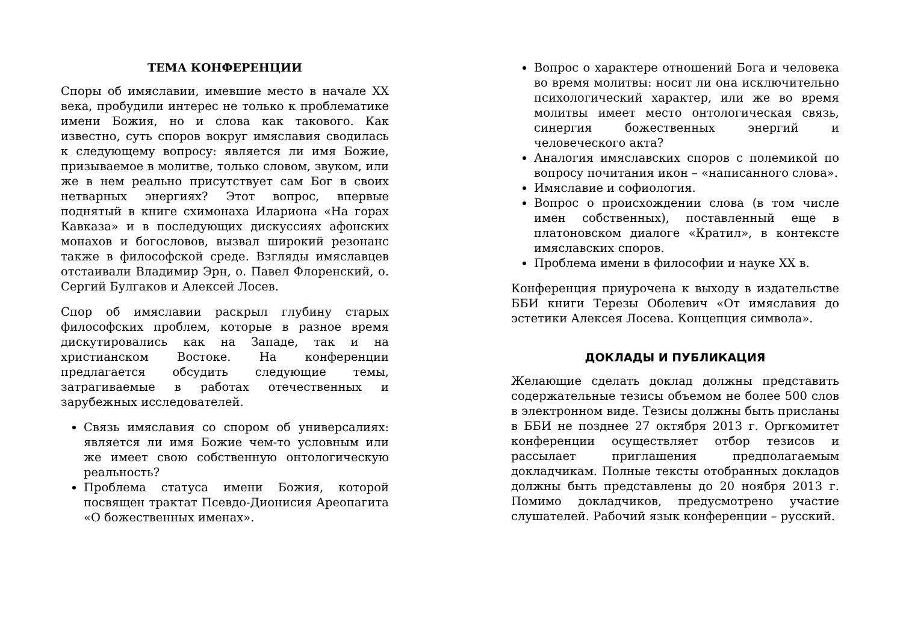ТЕМА КОНФЕРЕНЦИИ
Споры об имяславии, имевшие место в начале XX века, пробудили интерес не только к проблематике имени Божия, но и слова как такового. Как известно, суть споров вокруг имяславия сводилась к следующему вопросу: является ли имя Божие, призываемое в молитве, только словом, звуком, или же в нем реально присутствует сам Бог в своих нетварных энергиях? Этот вопрос, впервые поднятый в книге схимонаха Илариона «На горах Кавказа» и в последующих дискуссиях афонских монахов и богословов, вызвал широкий резонанс также в философской среде. Взгляды имяславцев отстаивали Владимир Эрн, о. Павел Флоренский, о. Сергий Булгаков и Алексей Лосев.
Спор об имяславии раскрыл глубину старых философских проблем, которые в разное время дискутировались как на Западе, так и на христианском Востоке. На конференции предлагается обсудить следующие темы, затрагиваемые в работах отечественных и зарубежных исследователей.
Связь имяславия со спором об универсалиях: является ли имя Божие чем-то условным или же имеет свою собственную онтологическую реальность?
Проблема статуса имени Божия, которой посвящен трактат Псевдо-Дионисия Ареопагита «О божественных именах».
Вопрос о характере отношений Бога и человека во время молитвы: носит ли она исключительно психологический характер, или же во время молитвы имеет место онтологическая связь, синергия божественных энергий и человеческого акта?
Аналогия имяславских споров с полемикой по вопросу почитания икон – «написанного слова».
Имяславие и софиология.
Вопрос о происхождении слова (в том числе имен собственных), поставленный еще в платоновском диалоге «Кратил», в контексте имяславских споров.
Проблема имени в философии и науке XX в.
Конференция приурочена к выходу в издательстве ББИ книги Терезы Оболевич «От имяславия до эстетики Алексея Лосева. Концепция символа».
ДОКЛАДЫ И ПУБЛИКАЦИЯ
Желающие сделать доклад должны представить содержательные тезисы объемом не более 500 слов в электронном виде. Тезисы должны быть присланы в ББИ не позднее 27 октября 2013 г. Оргкомитет конференции осуществляет отбор тезисов и рассылает приглашения предполагаемым докладчикам. Полные тексты отобранных докладов должны быть представлены до 20 ноября 2013 г. Помимо докладчиков, предусмотрено участие слушателей. Рабочий язык конференции – русский.